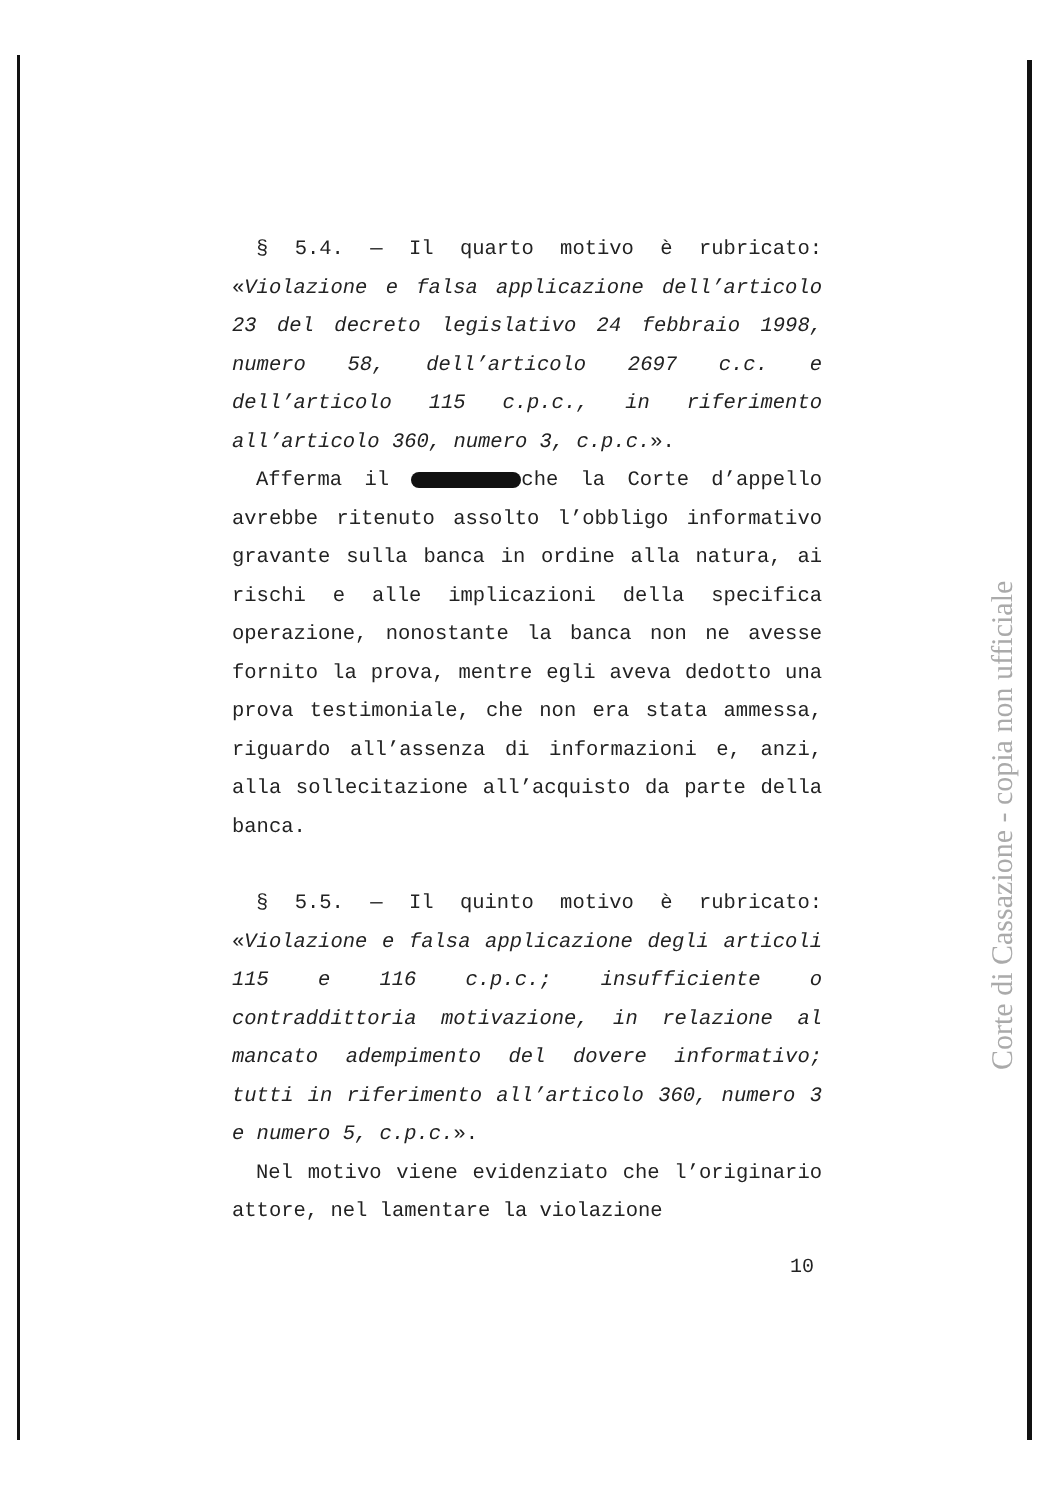§ 5.4. — Il quarto motivo è rubricato: «Violazione e falsa applicazione dell’articolo 23 del decreto legislativo 24 febbraio 1998, numero 58, dell’articolo 2697 c.c. e dell’articolo 115 c.p.c., in riferimento all’articolo 360, numero 3, c.p.c.».
Afferma il che la Corte d’appello avrebbe ritenuto assolto l’obbligo informativo gravante sulla banca in ordine alla natura, ai rischi e alle implicazioni della specifica operazione, nonostante la banca non ne avesse fornito la prova, mentre egli aveva dedotto una prova testimoniale, che non era stata ammessa, riguardo all’assenza di informazioni e, anzi, alla sollecitazione all’acquisto da parte della banca.
§ 5.5. — Il quinto motivo è rubricato: «Violazione e falsa applicazione degli articoli 115 e 116 c.p.c.; insufficiente o contraddittoria motivazione, in relazione al mancato adempimento del dovere informativo; tutti in riferimento all’articolo 360, numero 3 e numero 5, c.p.c.».
Nel motivo viene evidenziato che l’originario attore, nel lamentare la violazione
Corte di Cassazione - copia non ufficiale
10